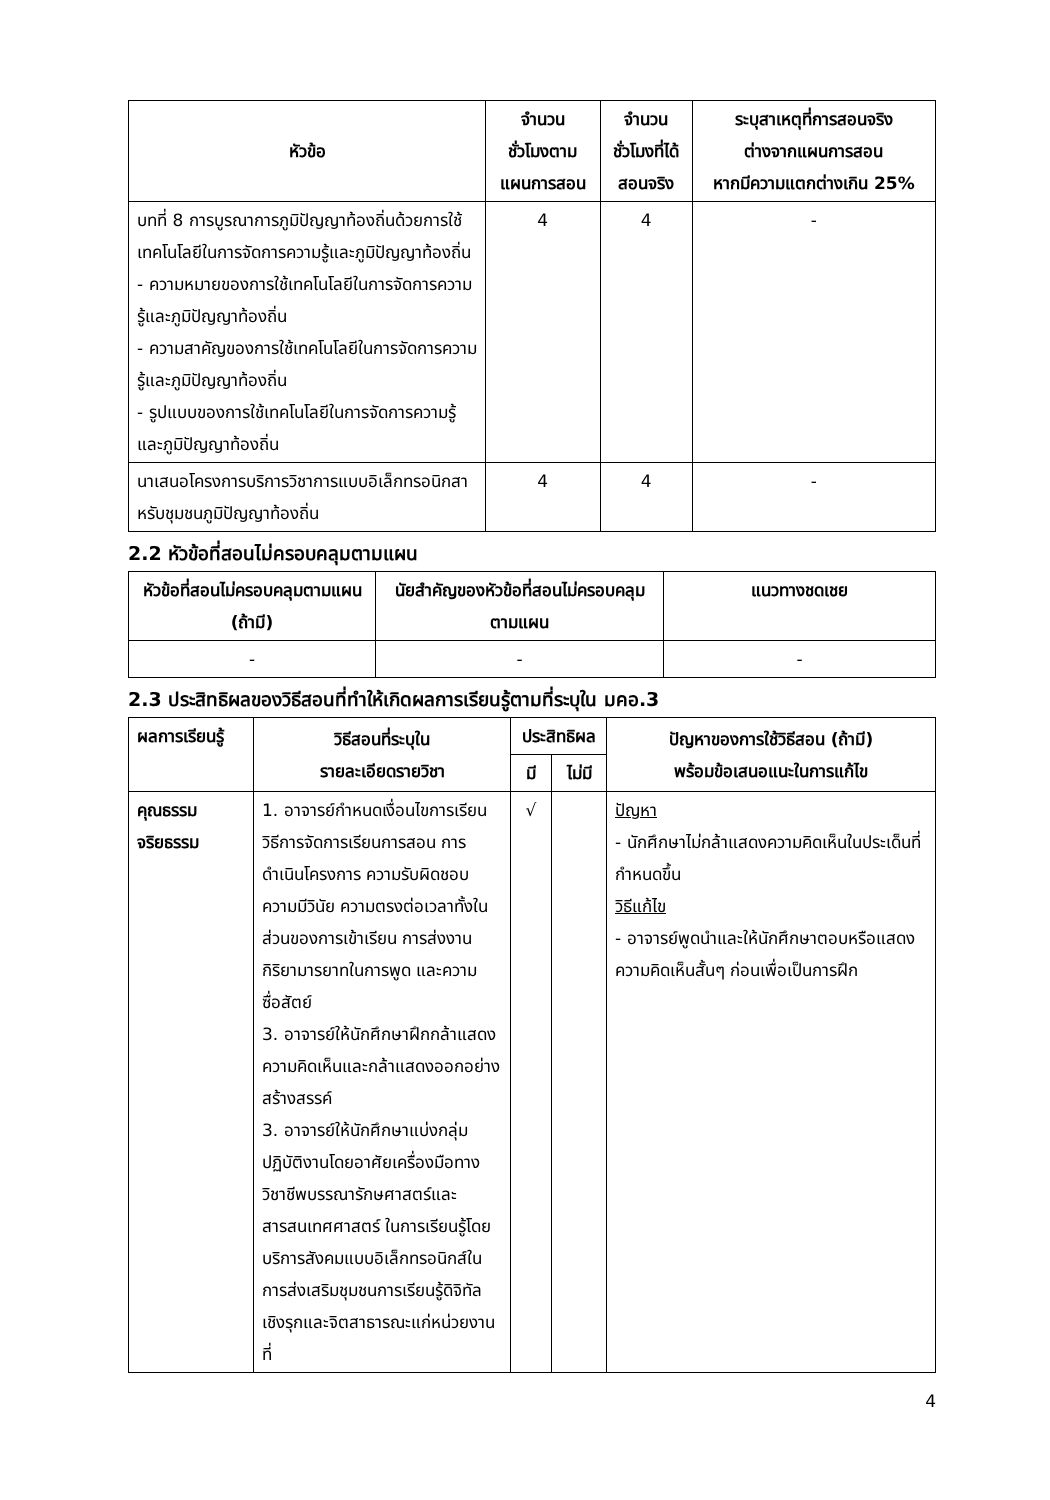| หัวข้อ | จำนวน ชั่วโมงตาม แผนการสอน | จำนวน ชั่วโมงที่ได้ สอนจริง | ระบุสาเหตุที่การสอนจริง ต่างจากแผนการสอน หากมีความแตกต่างเกิน 25% |
| --- | --- | --- | --- |
| บทที่ 8 การบูรณาการภูมิปัญญาท้องถิ่นด้วยการใช้เทคโนโลยีในการจัดการความรู้และภูมิปัญญาท้องถิ่น - ความหมายของการใช้เทคโนโลยีในการจัดการความรู้และภูมิปัญญาท้องถิ่น - ความสาคัญของการใช้เทคโนโลยีในการจัดการความรู้และภูมิปัญญาท้องถิ่น - รูปแบบของการใช้เทคโนโลยีในการจัดการความรู้และภูมิปัญญาท้องถิ่น | 4 | 4 | - |
| นาเสนอโครงการบริการวิชาการแบบอิเล็กทรอนิกสาหรับชุมชนภูมิปัญญาท้องถิ่น | 4 | 4 | - |
2.2 หัวข้อที่สอนไม่ครอบคลุมตามแผน
| หัวข้อที่สอนไม่ครอบคลุมตามแผน (ถ้ามี) | นัยสำคัญของหัวข้อที่สอนไม่ครอบคลุมตามแผน | แนวทางชดเชย |
| --- | --- | --- |
| - | - | - |
2.3 ประสิทธิผลของวิธีสอนที่ทำให้เกิดผลการเรียนรู้ตามที่ระบุใน มคอ.3
| ผลการเรียนรู้ | วิธีสอนที่ระบุใน รายละเอียดรายวิชา | ประสิทธิผล | | ปัญหาของการใช้วิธีสอน (ถ้ามี) พร้อมข้อเสนอแนะในการแก้ไข |
| --- | --- | --- | --- | --- |
| | | มี | ไม่มี | |
| คุณธรรม จริยธรรม | 1. อาจารย์กำหนดเงื่อนไขการเรียน วิธีการจัดการเรียนการสอน การดำเนินโครงการ ความรับผิดชอบ ความมีวินัย ความตรงต่อเวลาทั้งในส่วนของการเข้าเรียน การส่งงาน กิริยามารยาทในการพูด และความซื่อสัตย์ 3. อาจารย์ให้นักศึกษาฝึกกล้าแสดงความคิดเห็นและกล้าแสดงออกอย่างสร้างสรรค์ 3. อาจารย์ให้นักศึกษาแบ่งกลุ่มปฏิบัติงานโดยอาศัยเครื่องมือทางวิชาชีพบรรณารักษศาสตร์และสารสนเทศศาสตร์ ในการเรียนรู้โดยบริการสังคมแบบอิเล็กทรอนิกส์ในการส่งเสริมชุมชนการเรียนรู้ดิจิทัลเชิงรุกและจิตสาธารณะแก่หน่วยงานที่ | √ | | ปัญหา - นักศึกษาไม่กล้าแสดงความคิดเห็นในประเด็นที่กำหนดขึ้น วิธีแก้ไข - อาจารย์พูดนำและให้นักศึกษาตอบหรือแสดงความคิดเห็นสั้นๆ ก่อนเพื่อเป็นการฝึก |
4